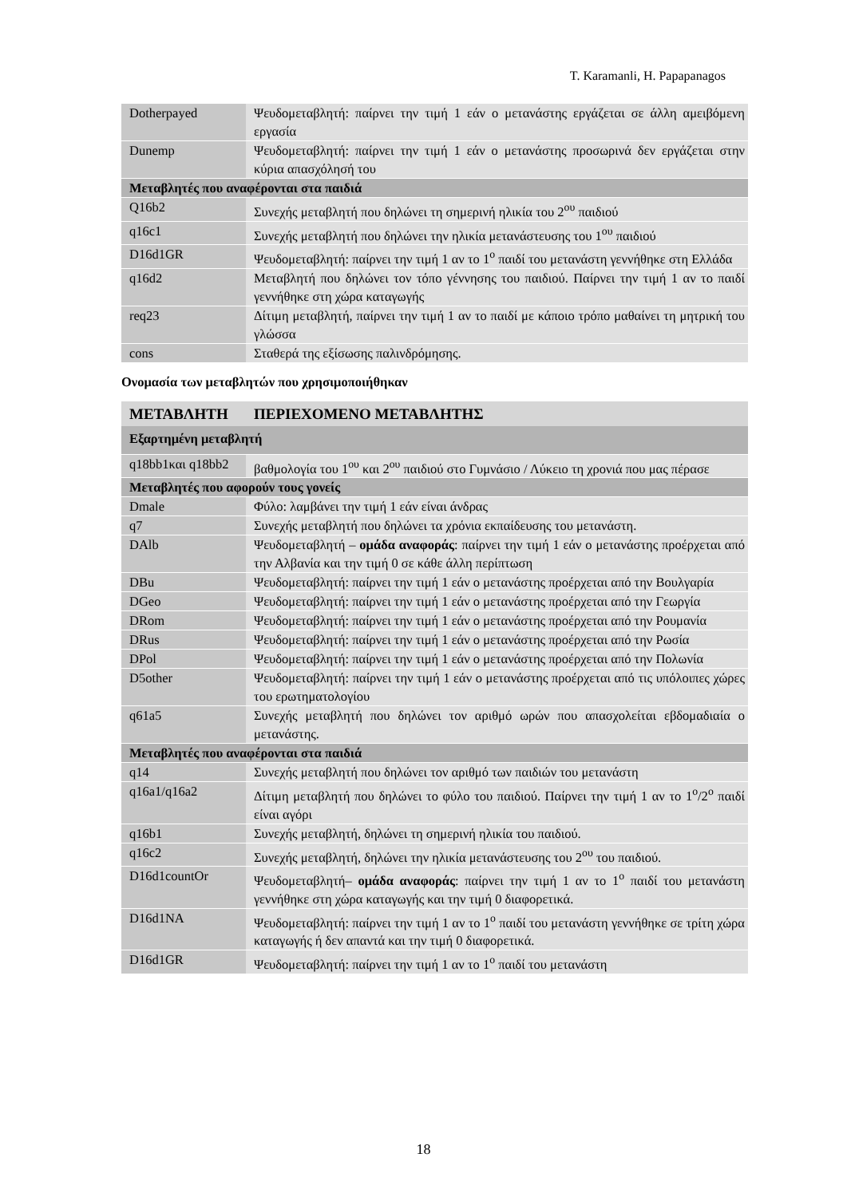T. Karamanli, H. Papapanagos
| Dotherpayed | Ψευδομεταβλητή: παίρνει την τιμή 1 εάν ο μετανάστης εργάζεται σε άλλη αμειβόμενη εργασία |
| Dunemp | Ψευδομεταβλητή: παίρνει την τιμή 1 εάν ο μετανάστης προσωρινά δεν εργάζεται στην κύρια απασχόλησή του |
| Μεταβλητές που αναφέρονται στα παιδιά | |
| Q16b2 | Συνεχής μεταβλητή που δηλώνει τη σημερινή ηλικία του 2<sup>ου</sup> παιδιού |
| q16c1 | Συνεχής μεταβλητή που δηλώνει την ηλικία μετανάστευσης του 1<sup>ου</sup> παιδιού |
| D16d1GR | Ψευδομεταβλητή: παίρνει την τιμή 1 αν το 1<sup>ο</sup> παιδί του μετανάστη γεννήθηκε στη Ελλάδα |
| q16d2 | Μεταβλητή που δηλώνει τον τόπο γέννησης του παιδιού. Παίρνει την τιμή 1 αν το παιδί γεννήθηκε στη χώρα καταγωγής |
| req23 | Δίτιμη μεταβλητή, παίρνει την τιμή 1 αν το παιδί με κάποιο τρόπο μαθαίνει τη μητρική του γλώσσα |
| cons | Σταθερά της εξίσωσης παλινδρόμησης. |
Ονομασία των μεταβλητών που χρησιμοποιήθηκαν
| ΜΕΤΑΒΛΗΤΗ | ΠΕΡΙΕΧΟΜΕΝΟ ΜΕΤΑΒΛΗΤΗΣ |
| --- | --- |
| Εξαρτημένη μεταβλητή | |
| q18bb1και q18bb2 | βαθμολογία του 1<sup>ου</sup> και 2<sup>ου</sup> παιδιού στο Γυμνάσιο / Λύκειο τη χρονιά που μας πέρασε |
| Μεταβλητές που αφορούν τους γονείς | |
| Dmale | Φύλο: λαμβάνει την τιμή 1 εάν είναι άνδρας |
| q7 | Συνεχής μεταβλητή που δηλώνει τα χρόνια εκπαίδευσης του μετανάστη. |
| DAlb | Ψευδομεταβλητή – ομάδα αναφοράς : παίρνει την τιμή 1 εάν ο μετανάστης προέρχεται από την Αλβανία και την τιμή 0 σε κάθε άλλη περίπτωση |
| DBu | Ψευδομεταβλητή: παίρνει την τιμή 1 εάν ο μετανάστης προέρχεται από την Βουλγαρία |
| DGeo | Ψευδομεταβλητή: παίρνει την τιμή 1 εάν ο μετανάστης προέρχεται από την Γεωργία |
| DRom | Ψευδομεταβλητή: παίρνει την τιμή 1 εάν ο μετανάστης προέρχεται από την Ρουμανία |
| DRus | Ψευδομεταβλητή: παίρνει την τιμή 1 εάν ο μετανάστης προέρχεται από την Ρωσία |
| DPol | Ψευδομεταβλητή: παίρνει την τιμή 1 εάν ο μετανάστης προέρχεται από την Πολωνία |
| D5other | Ψευδομεταβλητή: παίρνει την τιμή 1 εάν ο μετανάστης προέρχεται από τις υπόλοιπες χώρες του ερωτηματολογίου |
| q61a5 | Συνεχής μεταβλητή που δηλώνει τον αριθμό ωρών που απασχολείται εβδομαδιαία ο μετανάστης. |
| Μεταβλητές που αναφέρονται στα παιδιά | |
| q14 | Συνεχής μεταβλητή που δηλώνει τον αριθμό των παιδιών του μετανάστη |
| q16a1/q16a2 | Δίτιμη μεταβλητή που δηλώνει το φύλο του παιδιού. Παίρνει την τιμή 1 αν το 1<sup>ο</sup>/2<sup>ο</sup> παιδί είναι αγόρι |
| q16b1 | Συνεχής μεταβλητή, δηλώνει τη σημερινή ηλικία του παιδιού. |
| q16c2 | Συνεχής μεταβλητή, δηλώνει την ηλικία μετανάστευσης του 2<sup>ου</sup> του παιδιού. |
| D16d1countOr | Ψευδομεταβλητή– ομάδα αναφοράς : παίρνει την τιμή 1 αν το 1<sup>ο</sup> παιδί του μετανάστη γεννήθηκε στη χώρα καταγωγής και την τιμή 0 διαφορετικά. |
| D16d1NA | Ψευδομεταβλητή: παίρνει την τιμή 1 αν το 1<sup>ο</sup> παιδί του μετανάστη γεννήθηκε σε τρίτη χώρα καταγωγής ή δεν απαντά και την τιμή 0 διαφορετικά. |
| D16d1GR | Ψευδομεταβλητή: παίρνει την τιμή 1 αν το 1<sup>ο</sup> παιδί του μετανάστη |
18